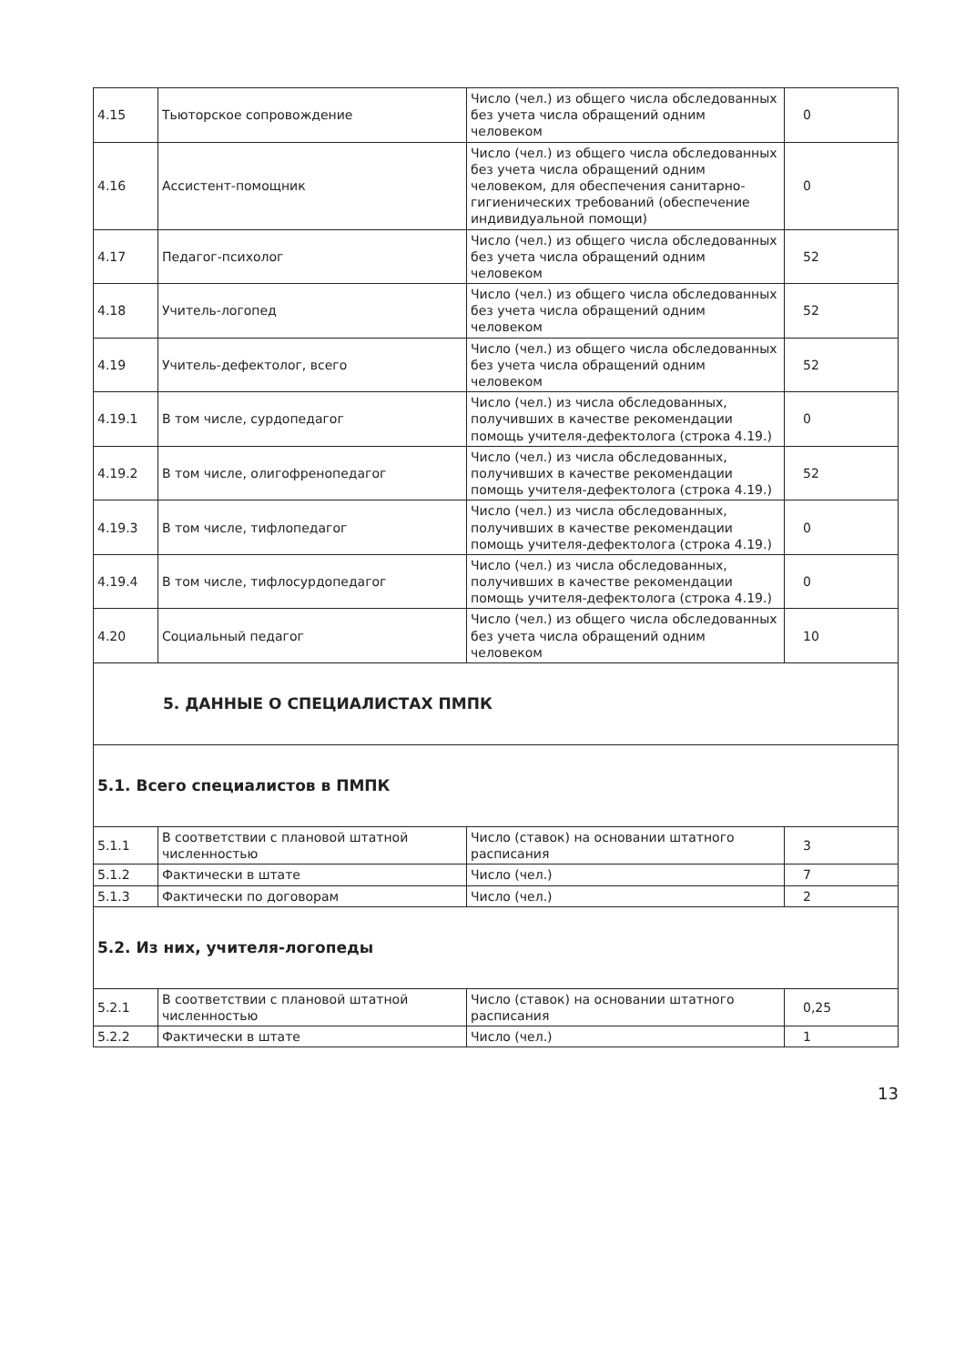| 4.15 | Тьюторское сопровождение | Число (чел.) из общего числа обследованных без учета числа обращений одним человеком | 0 |
| 4.16 | Ассистент-помощник | Число (чел.) из общего числа обследованных без учета числа обращений одним человеком, для обеспечения санитарно-гигиенических требований (обеспечение индивидуальной помощи) | 0 |
| 4.17 | Педагог-психолог | Число (чел.) из общего числа обследованных без учета числа обращений одним человеком | 52 |
| 4.18 | Учитель-логопед | Число (чел.) из общего числа обследованных без учета числа обращений одним человеком | 52 |
| 4.19 | Учитель-дефектолог, всего | Число (чел.) из общего числа обследованных без учета числа обращений одним человеком | 52 |
| 4.19.1 | В том числе, сурдопедагог | Число (чел.) из числа обследованных, получивших в качестве рекомендации помощь учителя-дефектолога (строка 4.19.) | 0 |
| 4.19.2 | В том числе, олигофренопедагог | Число (чел.) из числа обследованных, получивших в качестве рекомендации помощь учителя-дефектолога (строка 4.19.) | 52 |
| 4.19.3 | В том числе, тифлопедагог | Число (чел.) из числа обследованных, получивших в качестве рекомендации помощь учителя-дефектолога (строка 4.19.) | 0 |
| 4.19.4 | В том числе, тифлосурдопедагог | Число (чел.) из числа обследованных, получивших в качестве рекомендации помощь учителя-дефектолога (строка 4.19.) | 0 |
| 4.20 | Социальный педагог | Число (чел.) из общего числа обследованных без учета числа обращений одним человеком | 10 |
| 5. ДАННЫЕ О СПЕЦИАЛИСТАХ ПМПК | | | |
| 5.1. Всего специалистов в ПМПК | | | |
| 5.1.1 | В соответствии с плановой штатной численностью | Число (ставок) на основании штатного расписания | 3 |
| 5.1.2 | Фактически в штате | Число (чел.) | 7 |
| 5.1.3 | Фактически по договорам | Число (чел.) | 2 |
| 5.2. Из них, учителя-логопеды | | | |
| 5.2.1 | В соответствии с плановой штатной численностью | Число (ставок) на основании штатного расписания | 0,25 |
| 5.2.2 | Фактически в штате | Число (чел.) | 1 |
13